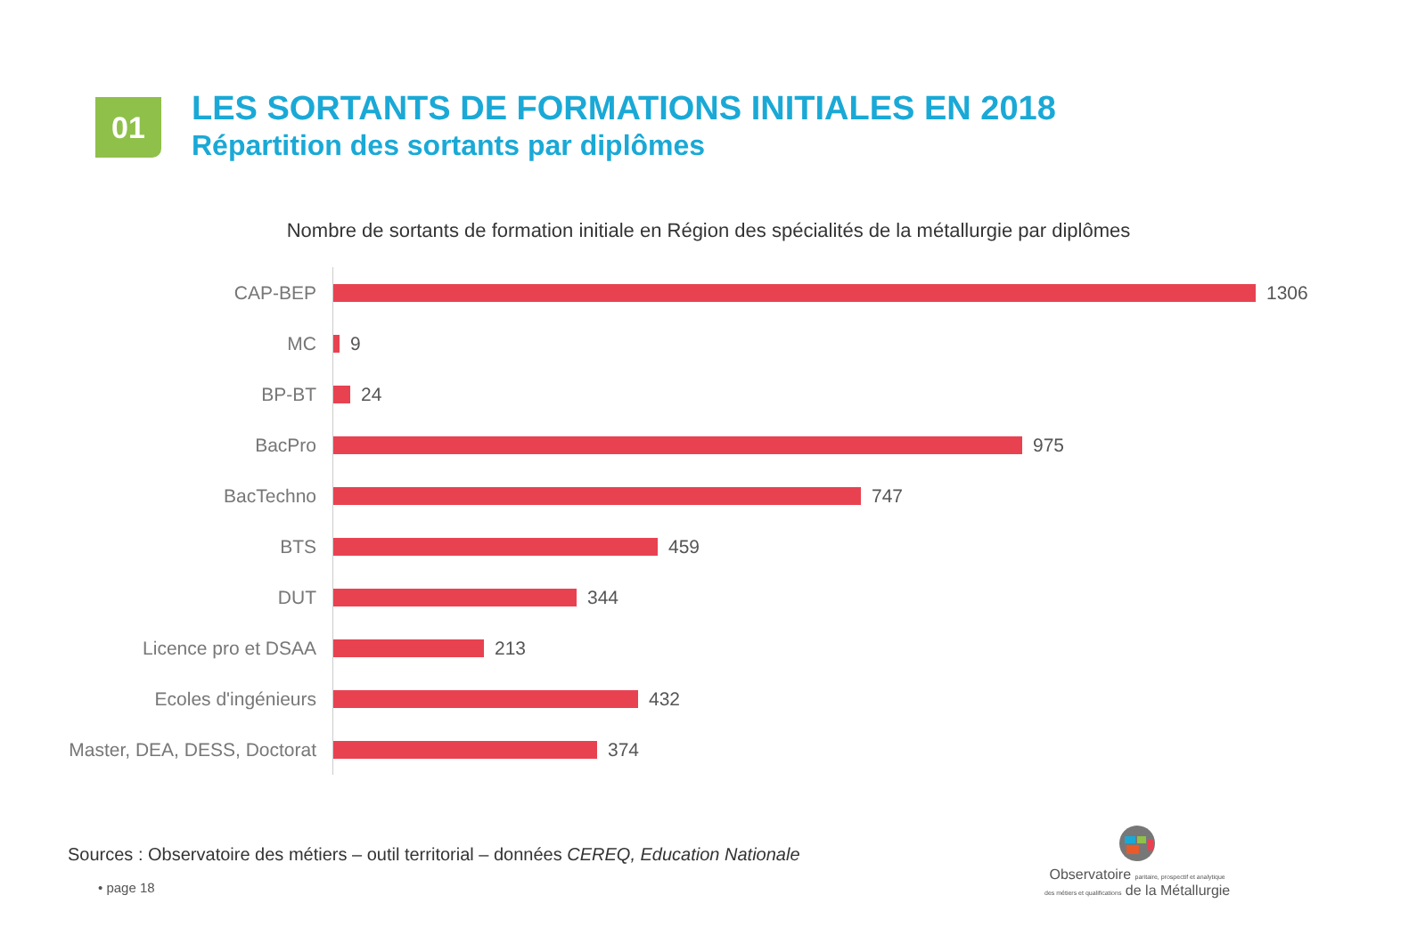01
LES SORTANTS DE FORMATIONS INITIALES EN 2018
Répartition des sortants par diplômes
Nombre de sortants de formation initiale en Région des spécialités de la métallurgie par diplômes
CAP-BEP
1306
MC
9
BP-BT
24
BacPro
975
BacTechno
747
BTS
459
DUT
344
Licence pro et DSAA
213
Ecoles d'ingénieurs
432
Master, DEA, DESS, Doctorat
374
Sources : Observatoire des métiers – outil territorial – données CEREQ, Education Nationale
• page 18
Observatoire paritaire, prospectif et analytique
des métiers et qualifications de la Métallurgie